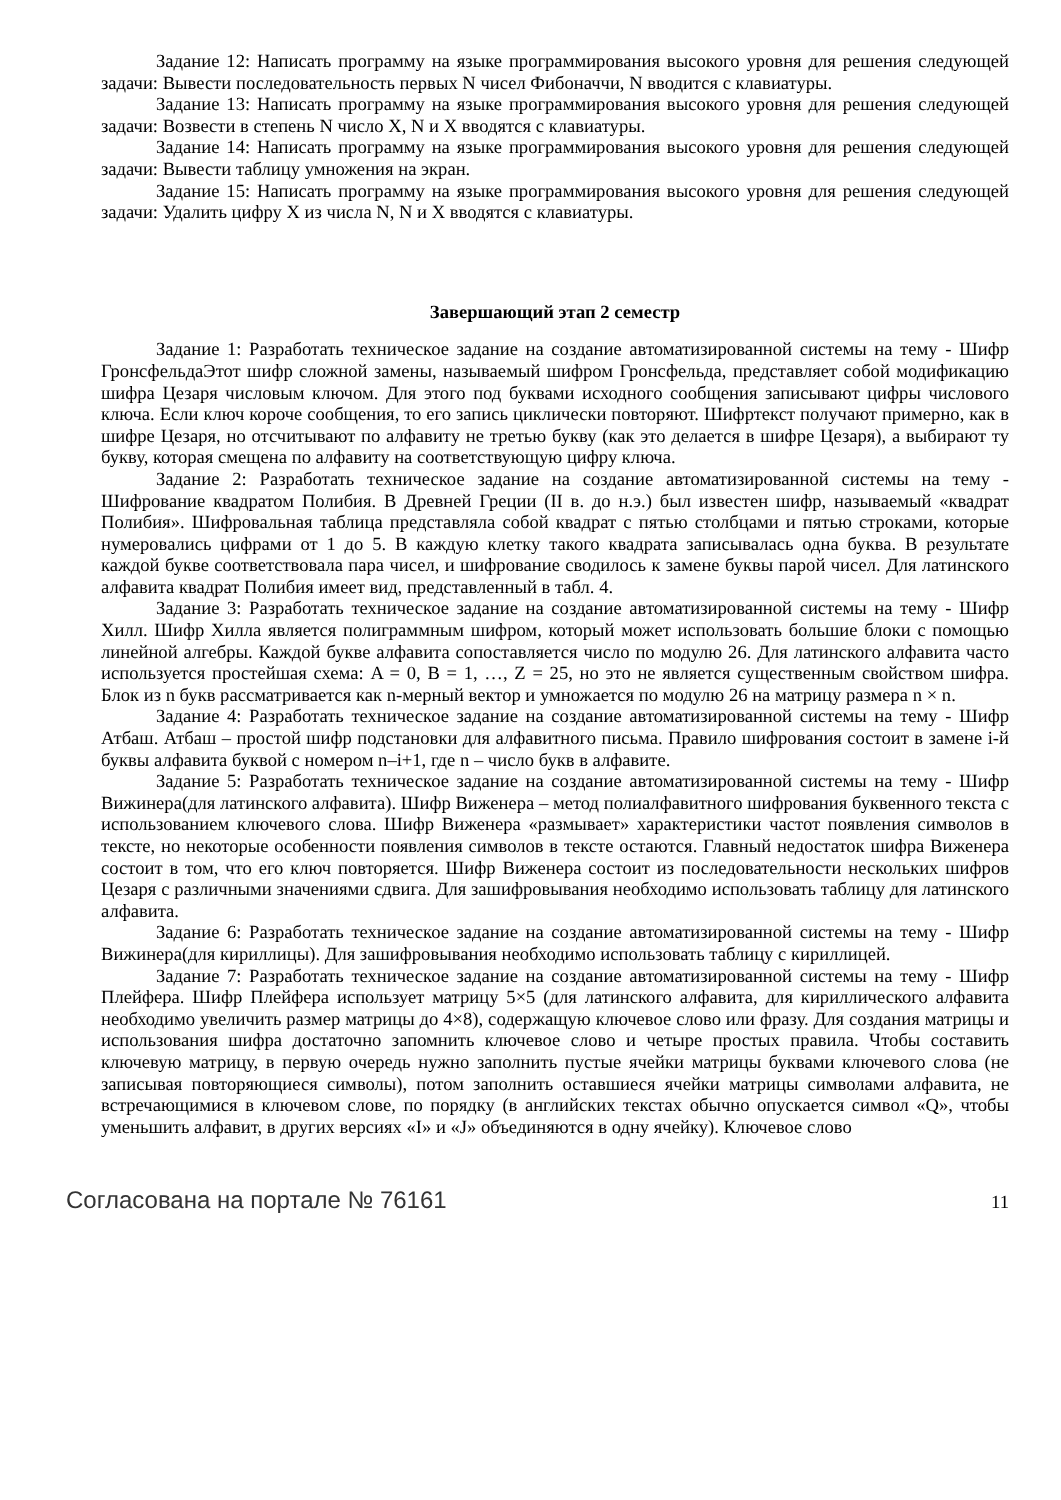Задание 12: Написать программу на языке программирования высокого уровня для решения следующей задачи: Вывести последовательность первых N чисел Фибоначчи, N вводится с клавиатуры.
Задание 13: Написать программу на языке программирования высокого уровня для решения следующей задачи: Возвести в степень N число X, N и X вводятся с клавиатуры.
Задание 14: Написать программу на языке программирования высокого уровня для решения следующей задачи: Вывести таблицу умножения на экран.
Задание 15: Написать программу на языке программирования высокого уровня для решения следующей задачи: Удалить цифру X из числа N, N и X вводятся с клавиатуры.
Завершающий этап 2 семестр
Задание 1: Разработать техническое задание на создание автоматизированной системы на тему - Шифр ГронсфельдаЭтот шифр сложной замены, называемый шифром Гронсфельда, представляет собой модификацию шифра Цезаря числовым ключом. Для этого под буквами исходного сообщения записывают цифры числового ключа. Если ключ короче сообщения, то его запись циклически повторяют. Шифртекст получают примерно, как в шифре Цезаря, но отсчитывают по алфавиту не третью букву (как это делается в шифре Цезаря), а выбирают ту букву, которая смещена по алфавиту на соответствующую цифру ключа.
Задание 2: Разработать техническое задание на создание автоматизированной системы на тему - Шифрование квадратом Полибия. В Древней Греции (II в. до н.э.) был известен шифр, называемый «квадрат Полибия». Шифровальная таблица представляла собой квадрат с пятью столбцами и пятью строками, которые нумеровались цифрами от 1 до 5. В каждую клетку такого квадрата записывалась одна буква. В результате каждой букве соответствовала пара чисел, и шифрование сводилось к замене буквы парой чисел. Для латинского алфавита квадрат Полибия имеет вид, представленный в табл. 4.
Задание 3: Разработать техническое задание на создание автоматизированной системы на тему - Шифр Хилл. Шифр Хилла является полиграммным шифром, который может использовать большие блоки с помощью линейной алгебры. Каждой букве алфавита сопоставляется число по модулю 26. Для латинского алфавита часто используется простейшая схема: A = 0, B = 1, …, Z = 25, но это не является существенным свойством шифра. Блок из n букв рассматривается как n-мерный вектор и умножается по модулю 26 на матрицу размера n × n.
Задание 4: Разработать техническое задание на создание автоматизированной системы на тему - Шифр Атбаш. Атбаш – простой шифр подстановки для алфавитного письма. Правило шифрования состоит в замене i-й буквы алфавита буквой с номером n–i+1, где n – число букв в алфавите.
Задание 5: Разработать техническое задание на создание автоматизированной системы на тему - Шифр Вижинера(для латинского алфавита). Шифр Виженера – метод полиалфавитного шифрования буквенного текста с использованием ключевого слова. Шифр Виженера «размывает» характеристики частот появления символов в тексте, но некоторые особенности появления символов в тексте остаются. Главный недостаток шифра Виженера состоит в том, что его ключ повторяется. Шифр Виженера состоит из последовательности нескольких шифров Цезаря с различными значениями сдвига. Для зашифровывания необходимо использовать таблицу для латинского алфавита.
Задание 6: Разработать техническое задание на создание автоматизированной системы на тему - Шифр Вижинера(для кириллицы). Для зашифровывания необходимо использовать таблицу с кириллицей.
Задание 7: Разработать техническое задание на создание автоматизированной системы на тему - Шифр Плейфера. Шифр Плейфера использует матрицу 5×5 (для латинского алфавита, для кириллического алфавита необходимо увеличить размер матрицы до 4×8), содержащую ключевое слово или фразу. Для создания матрицы и использования шифра достаточно запомнить ключевое слово и четыре простых правила. Чтобы составить ключевую матрицу, в первую очередь нужно заполнить пустые ячейки матрицы буквами ключевого слова (не записывая повторяющиеся символы), потом заполнить оставшиеся ячейки матрицы символами алфавита, не встречающимися в ключевом слове, по порядку (в английских текстах обычно опускается символ «Q», чтобы уменьшить алфавит, в других версиях «I» и «J» объединяются в одну ячейку). Ключевое слово
Согласована на портале № 76161 11